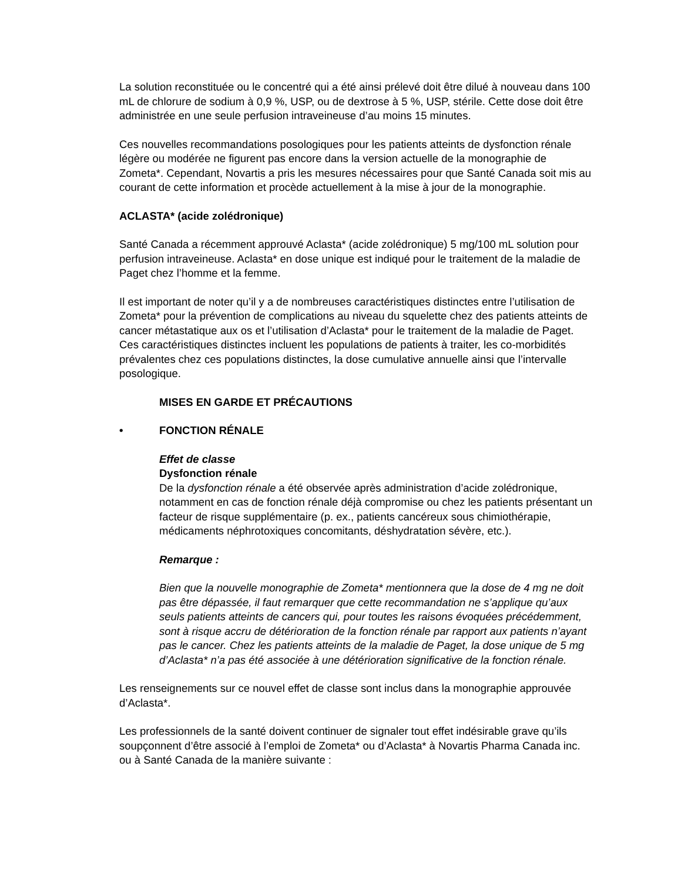La solution reconstituée ou le concentré qui a été ainsi prélevé doit être dilué à nouveau dans 100 mL de chlorure de sodium à 0,9 %, USP, ou de dextrose à 5 %, USP, stérile. Cette dose doit être administrée en une seule perfusion intraveineuse d’au moins 15 minutes.
Ces nouvelles recommandations posologiques pour les patients atteints de dysfonction rénale légère ou modérée ne figurent pas encore dans la version actuelle de la monographie de Zometa*. Cependant, Novartis a pris les mesures nécessaires pour que Santé Canada soit mis au courant de cette information et procède actuellement à la mise à jour de la monographie.
ACLASTA* (acide zolédronique)
Santé Canada a récemment approuvé Aclasta* (acide zolédronique) 5 mg/100 mL solution pour perfusion intraveineuse. Aclasta* en dose unique est indiqué pour le traitement de la maladie de Paget chez l’homme et la femme.
Il est important de noter qu’il y a de nombreuses caractéristiques distinctes entre l’utilisation de Zometa* pour la prévention de complications au niveau du squelette chez des patients atteints de cancer métastatique aux os et l’utilisation d’Aclasta* pour le traitement de la maladie de Paget. Ces caractéristiques distinctes incluent les populations de patients à traiter, les co-morbidités prévalentes chez ces populations distinctes, la dose cumulative annuelle ainsi que l’intervalle posologique.
MISES EN GARDE ET PRÉCAUTIONS
• FONCTION RÉNALE
Effet de classe
Dysfonction rénale
De la dysfonction rénale a été observée après administration d’acide zolédronique, notamment en cas de fonction rénale déjà compromise ou chez les patients présentant un facteur de risque supplémentaire (p. ex., patients cancéreux sous chimiothérapie, médicaments néphrotoxiques concomitants, déshydratation sévère, etc.).
Remarque :
Bien que la nouvelle monographie de Zometa* mentionnera que la dose de 4 mg ne doit pas être dépassée, il faut remarquer que cette recommandation ne s’applique qu’aux seuls patients atteints de cancers qui, pour toutes les raisons évoquées précédemment, sont à risque accru de détérioration de la fonction rénale par rapport aux patients n’ayant pas le cancer. Chez les patients atteints de la maladie de Paget, la dose unique de 5 mg d’Aclasta* n’a pas été associée à une détérioration significative de la fonction rénale.
Les renseignements sur ce nouvel effet de classe sont inclus dans la monographie approuvée d’Aclasta*.
Les professionnels de la santé doivent continuer de signaler tout effet indésirable grave qu’ils soupçonnent d’être associé à l’emploi de Zometa* ou d’Aclasta* à Novartis Pharma Canada inc. ou à Santé Canada de la manière suivante :